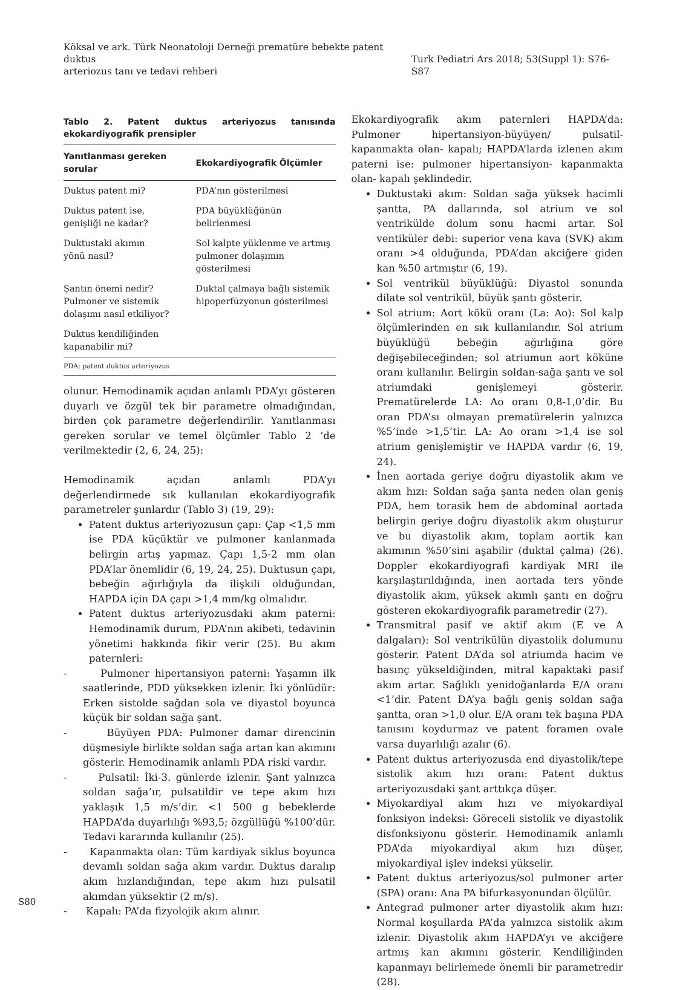Köksal ve ark. Türk Neonatoloji Derneği prematüre bebekte patent duktus
arteriozus tanı ve tedavi rehberi
Turk Pediatri Ars 2018; 53(Suppl 1): S76-S87
Tablo 2. Patent duktus arteriyozus tanısında ekokardiyografik prensipler
| Yanıtlanması gereken sorular | Ekokardiyografik Ölçümler |
| --- | --- |
| Duktus patent mi? | PDA’nın gösterilmesi |
| Duktus patent ise, genişliği ne kadar? | PDA büyüklüğünün belirlenmesi |
| Duktustaki akımın yönü nasıl? | Sol kalpte yüklenme ve artmış pulmoner dolaşımın gösterilmesi |
| Şantın önemi nedir? Pulmoner ve sistemik dolaşımı nasıl etkiliyor? | Duktal çalmaya bağlı sistemik hipoperfüzyonun gösterilmesi |
| Duktus kendiliğinden kapanabilir mi? | |
| PDA: patent duktus arteriyozus | |
olunur. Hemodinamik açıdan anlamlı PDA’yı gösteren duyarlı ve özgül tek bir parametre olmadığından, birden çok parametre değerlendirilir. Yanıtlanması gereken sorular ve temel ölçümler Tablo 2 ‘de verilmektedir (2, 6, 24, 25):
Hemodinamik açıdan anlamlı PDA’yı değerlendirmede sık kullanılan ekokardiyografik parametreler şunlardır (Tablo 3) (19, 29):
Patent duktus arteriyozusun çapı: Çap <1,5 mm ise PDA küçüktür ve pulmoner kanlanmada belirgin artış yapmaz. Çapı 1,5-2 mm olan PDA’lar önemlidir (6, 19, 24, 25). Duktusun çapı, bebeğin ağırlığıyla da ilişkili olduğundan, HAPDA için DA çapı >1,4 mm/kg olmalıdır.
Patent duktus arteriyozusdaki akım paterni: Hemodinamik durum, PDA’nın akibeti, tedavinin yönetimi hakkında fikir verir (25). Bu akım paternleri:
- Pulmoner hipertansiyon paterni: Yaşamın ilk saatlerinde, PDD yüksekken izlenir. İki yönlüdür: Erken sistolde sağdan sola ve diyastol boyunca küçük bir soldan sağa şant.
- Büyüyen PDA: Pulmoner damar direncinin düşmesiyle birlikte soldan sağa artan kan akımını gösterir. Hemodinamik anlamlı PDA riski vardır.
- Pulsatil: İki-3. günlerde izlenir. Şant yalnızca soldan sağa’ır, pulsatildir ve tepe akım hızı yaklaşık 1,5 m/s’dir. <1 500 g bebeklerde HAPDA’da duyarlılığı %93,5; özgüllüğü %100’dür. Tedavi kararında kullanılır (25).
- Kapanmakta olan: Tüm kardiyak siklus boyunca devamlı soldan sağa akım vardır. Duktus daralıp akım hızlandığından, tepe akım hızı pulsatil akımdan yüksektir (2 m/s).
- Kapalı: PA’da fizyolojik akım alınır.
Ekokardiyografik akım paternleri HAPDA’da: Pulmoner hipertansiyon-büyüyen/ pulsatil- kapanmakta olan- kapalı; HAPDA’larda izlenen akım paterni ise: pulmoner hipertansiyon- kapanmakta olan- kapalı şeklindedir.
Duktustaki akım: Soldan sağa yüksek hacimli şantta, PA dallarında, sol atrium ve sol ventrikülde dolum sonu hacmi artar. Sol ventiküler debi: superior vena kava (SVK) akım oranı >4 olduğunda, PDA’dan akciğere giden kan %50 artmıştır (6, 19).
Sol ventrikül büyüklüğü: Diyastol sonunda dilate sol ventrikül, büyük şantı gösterir.
Sol atrium: Aort kökü oranı (La: Ao): Sol kalp ölçümlerinden en sık kullanılandır. Sol atrium büyüklüğü bebeğin ağırlığına göre değişebileceğinden; sol atriumun aort köküne oranı kullanılır. Belirgin soldan-sağa şantı ve sol atriumdaki genişlemeyi gösterir. Prematürelerde LA: Ao oranı 0,8-1,0’dir. Bu oran PDA’sı olmayan prematürelerin yalnızca %5’inde >1,5’tir. LA: Ao oranı >1,4 ise sol atrium genişlemiştir ve HAPDA vardır (6, 19, 24).
İnen aortada geriye doğru diyastolik akım ve akım hızı: Soldan sağa şanta neden olan geniş PDA, hem torasik hem de abdominal aortada belirgin geriye doğru diyastolik akım oluşturur ve bu diyastolik akım, toplam aortik kan akımının %50’sini aşabilir (duktal çalma) (26). Doppler ekokardiyografi kardiyak MRI ile karşılaştırıldığında, inen aortada ters yönde diyastolik akım, yüksek akımlı şantı en doğru gösteren ekokardiyografik parametredir (27).
Transmitral pasif ve aktif akım (E ve A dalgaları): Sol ventrikülün diyastolik dolumunu gösterir. Patent DA’da sol atriumda hacim ve basınç yükseldiğinden, mitral kapaktaki pasif akım artar. Sağlıklı yenidoğanlarda E/A oranı <1’dir. Patent DA’ya bağlı geniş soldan sağa şantta, oran >1,0 olur. E/A oranı tek başına PDA tanısını koydurmaz ve patent foramen ovale varsa duyarlılığı azalır (6).
Patent duktus arteriyozusda end diyastolik/tepe sistolik akım hızı oranı: Patent duktus arteriyozusdaki şant arttıkça düşer.
Miyokardiyal akım hızı ve miyokardiyal fonksiyon indeksi: Göreceli sistolik ve diyastolik disfonksiyonu gösterir. Hemodinamik anlamlı PDA’da miyokardiyal akım hızı düşer, miyokardiyal işlev indeksi yükselir.
Patent duktus arteriyozus/sol pulmoner arter (SPA) oranı: Ana PA bifurkasyonundan ölçülür.
Antegrad pulmoner arter diyastolik akım hızı: Normal koşullarda PA’da yalnızca sistolik akım izlenir. Diyastolik akım HAPDA’yı ve akciğere artmış kan akımını gösterir. Kendiliğinden kapanmayı belirlemede önemli bir parametredir (28).
S80